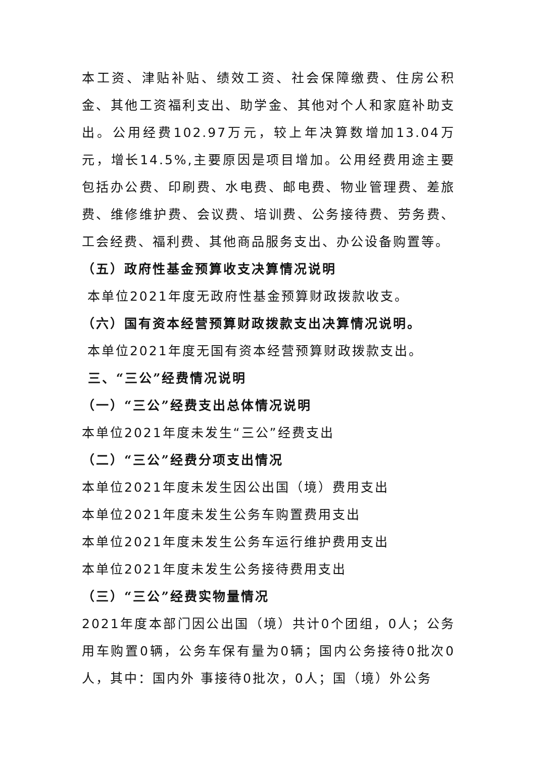本工资、津贴补贴、绩效工资、社会保障缴费、住房公积金、其他工资福利支出、助学金、其他对个人和家庭补助支出。公用经费102.97万元，较上年决算数增加13.04万元，增长14.5%,主要原因是项目增加。公用经费用途主要包括办公费、印刷费、水电费、邮电费、物业管理费、差旅费、维修维护费、会议费、培训费、公务接待费、劳务费、工会经费、福利费、其他商品服务支出、办公设备购置等。
（五）政府性基金预算收支决算情况说明
本单位2021年度无政府性基金预算财政拨款收支。
（六）国有资本经营预算财政拨款支出决算情况说明。
本单位2021年度无国有资本经营预算财政拨款支出。
三、“三公”经费情况说明
（一）“三公”经费支出总体情况说明
本单位2021年度未发生“三公”经费支出
（二）“三公”经费分项支出情况
本单位2021年度未发生因公出国（境）费用支出
本单位2021年度未发生公务车购置费用支出
本单位2021年度未发生公务车运行维护费用支出
本单位2021年度未发生公务接待费用支出
（三）“三公”经费实物量情况
2021年度本部门因公出国（境）共计0个团组，0人；公务用车购置0辆，公务车保有量为0辆；国内公务接待0批次0人，其中：国内外 事接待0批次，0人；国（境）外公务